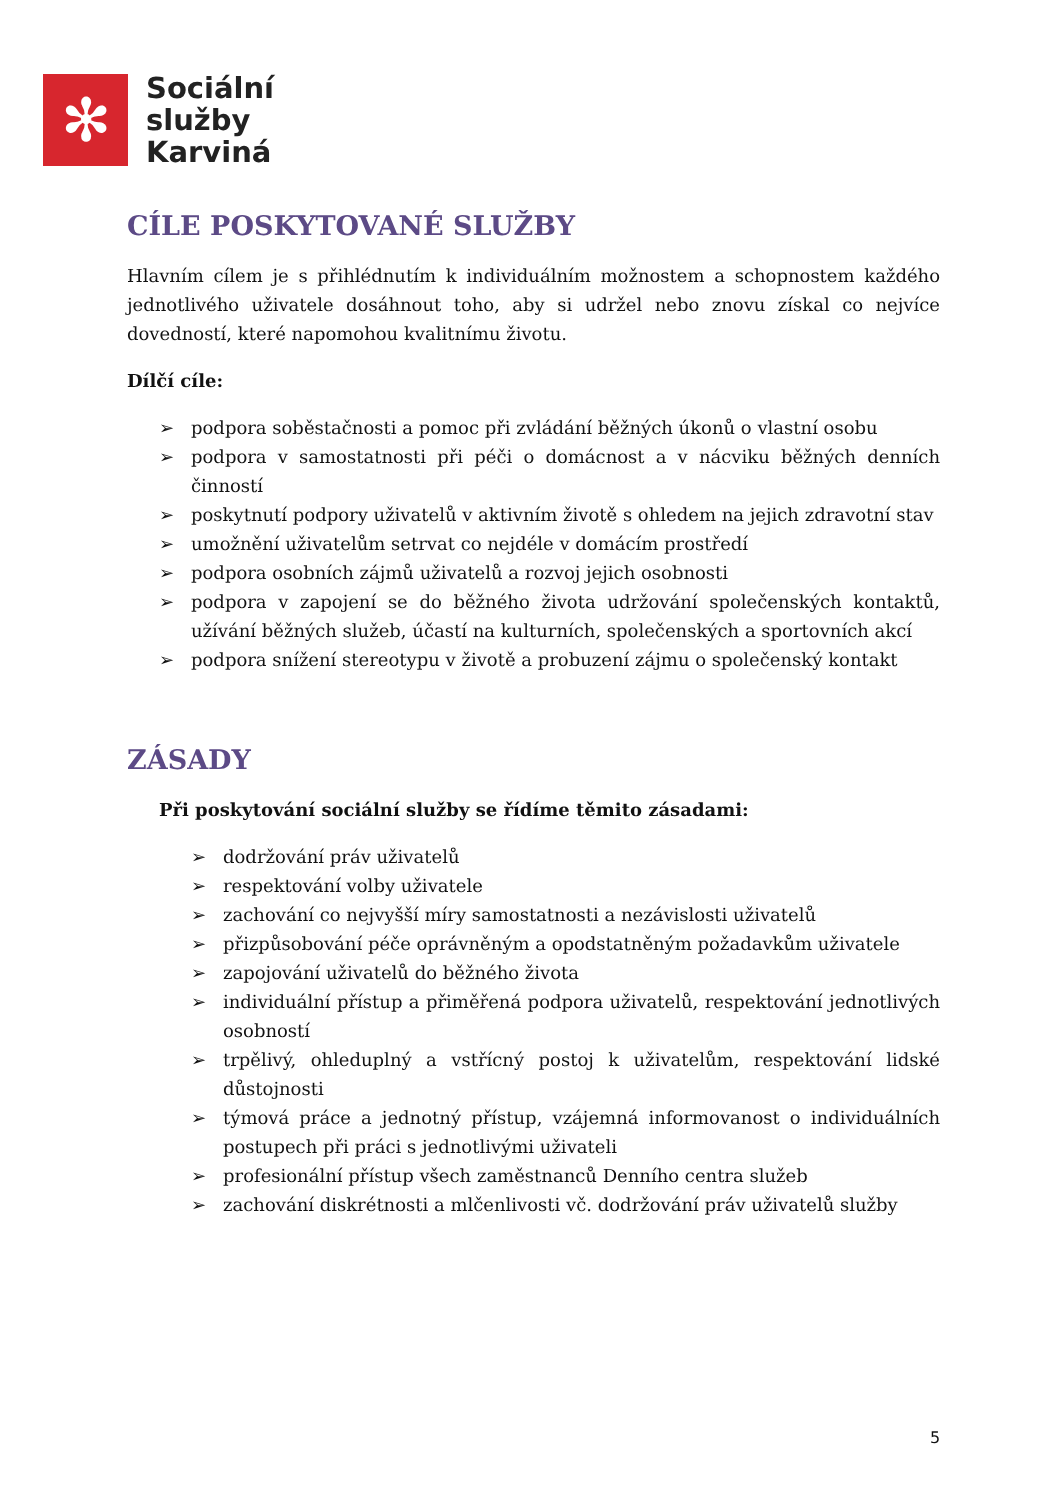✻
Sociální
služby
Karviná
CÍLE POSKYTOVANÉ SLUŽBY
Hlavním cílem je s přihlédnutím k individuálním možnostem a schopnostem každého jednotlivého uživatele dosáhnout toho, aby si udržel nebo znovu získal co nejvíce dovedností, které napomohou kvalitnímu životu.
Dílčí cíle:
➢ podpora soběstačnosti a pomoc při zvládání běžných úkonů o vlastní osobu
➢ podpora v samostatnosti při péči o domácnost a v nácviku běžných denních činností
➢ poskytnutí podpory uživatelů v aktivním životě s ohledem na jejich zdravotní stav
➢ umožnění uživatelům setrvat co nejdéle v domácím prostředí
➢ podpora osobních zájmů uživatelů a rozvoj jejich osobnosti
➢ podpora v zapojení se do běžného života udržování společenských kontaktů, užívání běžných služeb, účastí na kulturních, společenských a sportovních akcí
➢ podpora snížení stereotypu v životě a probuzení zájmu o společenský kontakt
ZÁSADY
Při poskytování sociální služby se řídíme těmito zásadami:
➢ dodržování práv uživatelů
➢ respektování volby uživatele
➢ zachování co nejvyšší míry samostatnosti a nezávislosti uživatelů
➢ přizpůsobování péče oprávněným a opodstatněným požadavkům uživatele
➢ zapojování uživatelů do běžného života
➢ individuální přístup a přiměřená podpora uživatelů, respektování jednotlivých osobností
➢ trpělivý, ohleduplný a vstřícný postoj k uživatelům, respektování lidské důstojnosti
➢ týmová práce a jednotný přístup, vzájemná informovanost o individuálních postupech při práci s jednotlivými uživateli
➢ profesionální přístup všech zaměstnanců Denního centra služeb
➢ zachování diskrétnosti a mlčenlivosti vč. dodržování práv uživatelů služby
5